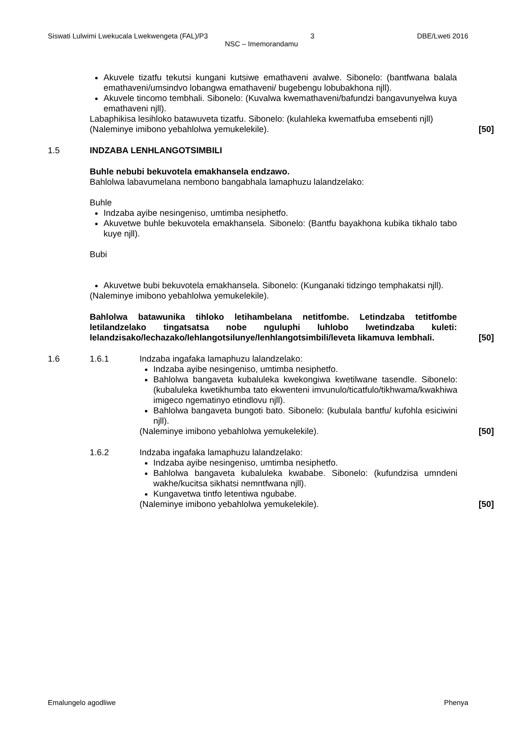Siswati Lulwimi Lwekucala Lwekwengeta (FAL)/P3 3 DBE/Lweti 2016
NSC – Imemorandamu
Akuvele tizatfu tekutsi kungani kutsiwe emathaveni avalwe. Sibonelo: (bantfwana balala emathaveni/umsindvo lobangwa emathaveni/ bugebengu lobubakhona njll).
Akuvele tincomo tembhali. Sibonelo: (Kuvalwa kwemathaveni/bafundzi bangavunyelwa kuya emathaveni njll).
Labaphikisa lesihloko batawuveta tizatfu. Sibonelo: (kulahleka kwematfuba emsebenti njll)
(Naleminye imibono yebahlolwa yemukelekile).
[50]
1.5 INDZABA LENHLANGOTSIMBILI
Buhle nebubi bekuvotela emakhansela endzawo.
Bahlolwa labavumelana nembono bangabhala lamaphuzu lalandzelako:
Buhle
Indzaba ayibe nesingeniso, umtimba nesiphetfo.
Akuvetwe buhle bekuvotela emakhansela. Sibonelo: (Bantfu bayakhona kubika tikhalo tabo kuye njll).
Bubi
Akuvetwe bubi bekuvotela emakhansela. Sibonelo: (Kunganaki tidzingo temphakatsi njll).
(Naleminye imibono yebahlolwa yemukelekile).
Bahlolwa batawunika tihloko letihambelana netitfombe. Letindzaba tetitfombe letilandzelako tingatsatsa nobe nguluphi luhlobo lwetindzaba kuleti: lelandzisako/lechazako/lehlangotsilunye/lenhlangotsimbili/leveta likamuva lembhali.
[50]
1.6 1.6.1 Indzaba ingafaka lamaphuzu lalandzelako:
Indzaba ayibe nesingeniso, umtimba nesiphetfo.
Bahlolwa bangaveta kubaluleka kwekongiwa kwetilwane tasendle. Sibonelo: (kubaluleka kwetikhumba tato ekwenteni imvunulo/ticatfulo/tikhwama/kwakhiwa imigeco ngematinyo etindlovu njll).
Bahlolwa bangaveta bungoti bato. Sibonelo: (kubulala bantfu/ kufohla esiciwini njll).
(Naleminye imibono yebahlolwa yemukelekile).
[50]
1.6.2 Indzaba ingafaka lamaphuzu lalandzelako:
Indzaba ayibe nesingeniso, umtimba nesiphetfo.
Bahlolwa bangaveta kubaluleka kwababe. Sibonelo: (kufundzisa umndeni wakhe/kucitsa sikhatsi nemntfwana njll).
Kungavetwa tintfo letentiwa ngubabe.
(Naleminye imibono yebahlolwa yemukelekile).
[50]
Emalungelo agodliwe Phenya